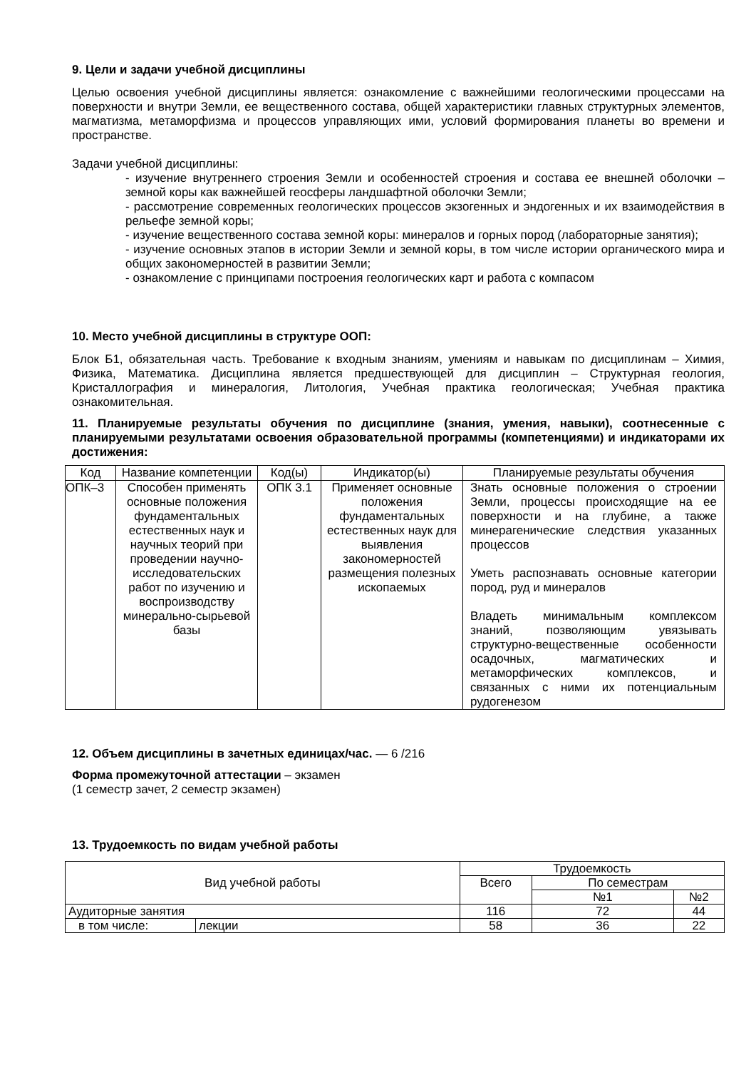9. Цели и задачи учебной дисциплины
Целью освоения учебной дисциплины является: ознакомление с важнейшими геологическими процессами на поверхности и внутри Земли, ее вещественного состава, общей характеристики главных структурных элементов, магматизма, метаморфизма и процессов управляющих ими, условий формирования планеты во времени и пространстве.
Задачи учебной дисциплины:
- изучение внутреннего строения Земли и особенностей строения и состава ее внешней оболочки – земной коры как важнейшей геосферы ландшафтной оболочки Земли;
- рассмотрение современных геологических процессов экзогенных и эндогенных и их взаимодействия в рельефе земной коры;
- изучение вещественного состава земной коры: минералов и горных пород (лабораторные занятия);
- изучение основных этапов в истории Земли и земной коры, в том числе истории органического мира и общих закономерностей в развитии Земли;
- ознакомление с принципами построения геологических карт и работа с компасом
10. Место учебной дисциплины в структуре ООП:
Блок Б1, обязательная часть. Требование к входным знаниям, умениям и навыкам по дисциплинам – Химия, Физика, Математика. Дисциплина является предшествующей для дисциплин – Структурная геология, Кристаллография и минералогия, Литология, Учебная практика геологическая; Учебная практика ознакомительная.
11. Планируемые результаты обучения по дисциплине (знания, умения, навыки), соотнесенные с планируемыми результатами освоения образовательной программы (компетенциями) и индикаторами их достижения:
| Код | Название компетенции | Код(ы) | Индикатор(ы) | Планируемые результаты обучения |
| --- | --- | --- | --- | --- |
| ОПК–3 | Способен применять основные положения фундаментальных естественных наук и научных теорий при проведении научно-исследовательских работ по изучению и воспроизводству минерально-сырьевой базы | ОПК 3.1 | Применяет основные положения фундаментальных естественных наук для выявления закономерностей размещения полезных ископаемых | Знать основные положения о строении Земли, процессы происходящие на ее поверхности и на глубине, а также минерагенические следствия указанных процессов Уметь распознавать основные категории пород, руд и минералов Владеть минимальным комплексом знаний, позволяющим увязывать структурно-вещественные особенности осадочных, магматических и метаморфических комплексов, и связанных с ними их потенциальным рудогенезом |
12. Объем дисциплины в зачетных единицах/час. — 6 /216
Форма промежуточной аттестации – экзамен
(1 семестр зачет, 2 семестр экзамен)
13. Трудоемкость по видам учебной работы
| Вид учебной работы | | Трудоемкость | | |
| --- | --- | --- | --- | --- |
| | | Всего | По семестрам | |
| | | | №1 | №2 |
| Аудиторные занятия | | 116 | 72 | 44 |
| в том числе: | лекции | 58 | 36 | 22 |